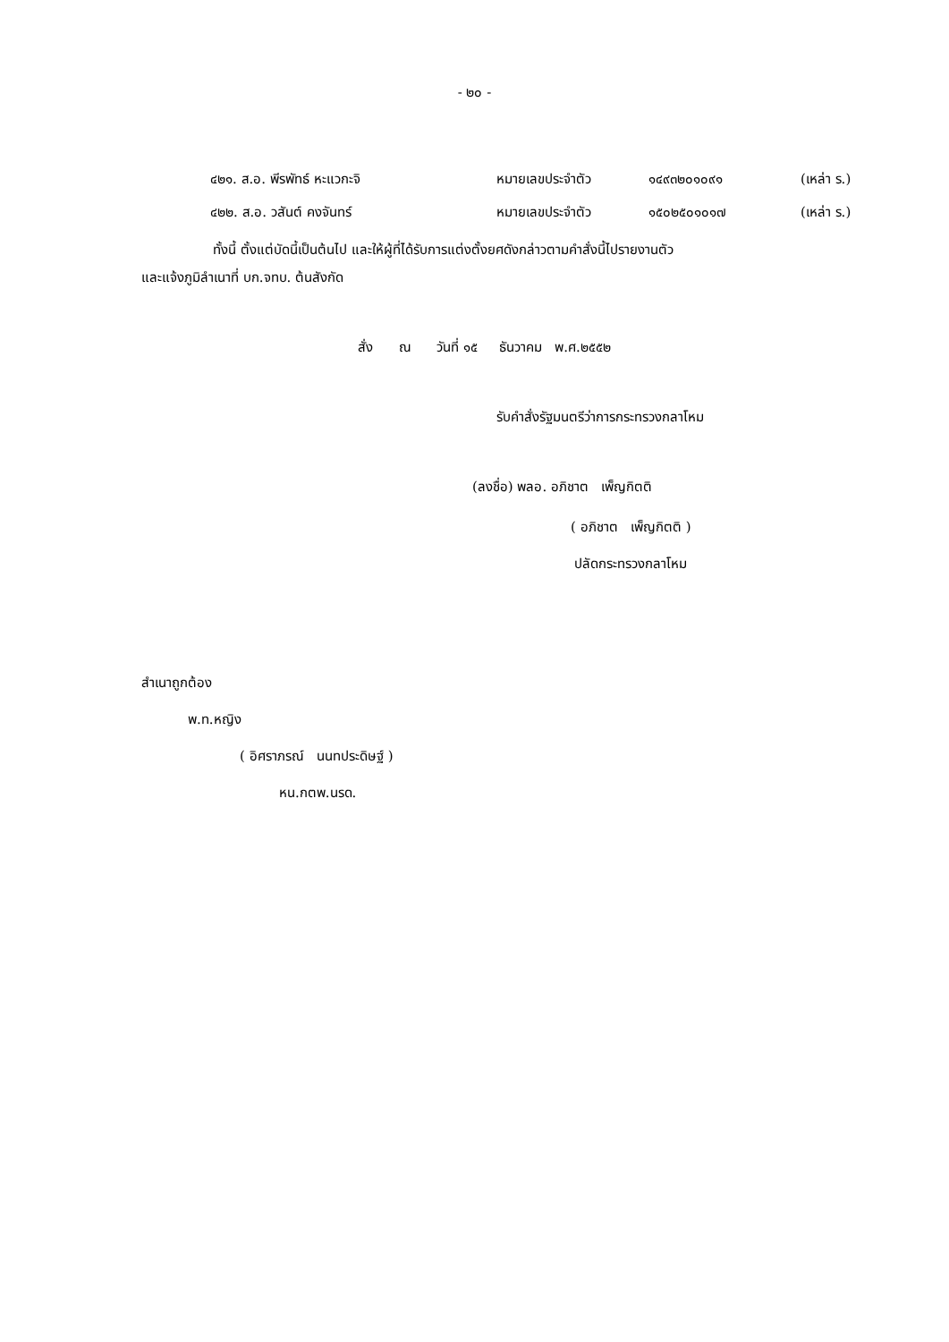- ๒๐ -
๔๒๑. ส.อ. พีรพัทธ์ หะแวกะจิ หมายเลขประจำตัว ๑๔๙๓๒๐๑๐๙๑ (เหล่า ร.)
๔๒๒. ส.อ. วสันต์ คงจันทร์ หมายเลขประจำตัว ๑๕๐๒๕๐๑๐๑๗ (เหล่า ร.)
ทั้งนี้ ตั้งแต่บัดนี้เป็นต้นไป และให้ผู้ที่ได้รับการแต่งตั้งยศดังกล่าวตามคำสั่งนี้ไปรายงานตัว
และแจ้งภูมิลำเนาที่ บก.จทบ. ต้นสังกัด
สั่ง ณ วันที่ ๑๕ ธันวาคม พ.ศ.๒๕๕๒
รับคำสั่งรัฐมนตรีว่าการกระทรวงกลาโหม
(ลงชื่อ) พลอ. อภิชาต เพ็ญกิตติ
( อภิชาต เพ็ญกิตติ )
ปลัดกระทรวงกลาโหม
สำเนาถูกต้อง
พ.ท.หญิง
( อิศราภรณ์ นนทประดิษฐ์ )
หน.กตพ.นรด.